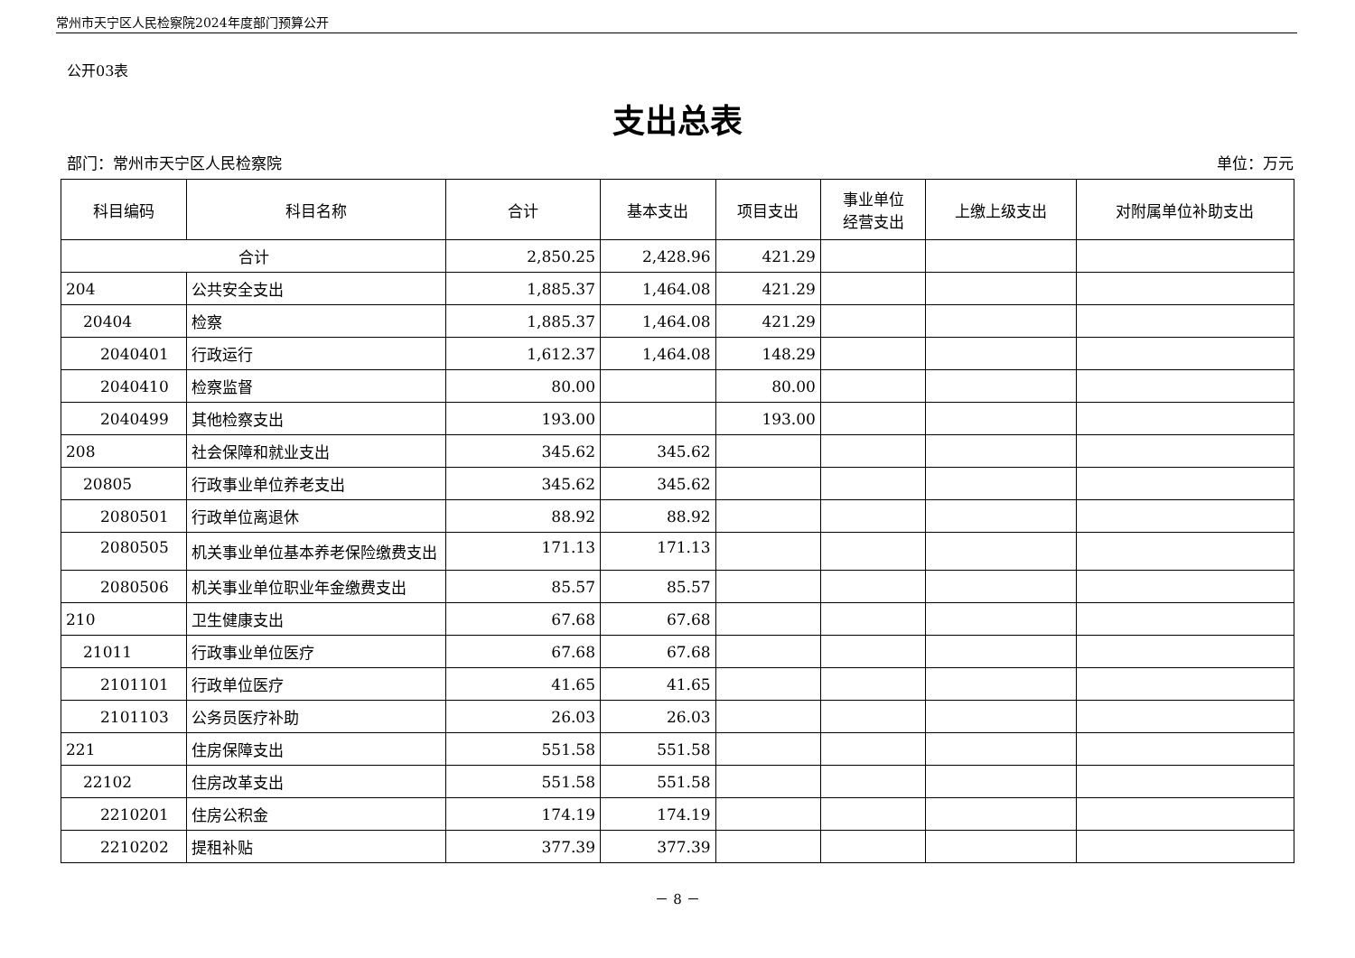常州市天宁区人民检察院2024年度部门预算公开
公开03表
支出总表
部门：常州市天宁区人民检察院 单位：万元
| 科目编码 | 科目名称 | 合计 | 基本支出 | 项目支出 | 事业单位 经营支出 | 上缴上级支出 | 对附属单位补助支出 |
| --- | --- | --- | --- | --- | --- | --- | --- |
| 合计 | | 2,850.25 | 2,428.96 | 421.29 | | | |
| 204 | 公共安全支出 | 1,885.37 | 1,464.08 | 421.29 | | | |
| 20404 | 检察 | 1,885.37 | 1,464.08 | 421.29 | | | |
| 2040401 | 行政运行 | 1,612.37 | 1,464.08 | 148.29 | | | |
| 2040410 | 检察监督 | 80.00 | | 80.00 | | | |
| 2040499 | 其他检察支出 | 193.00 | | 193.00 | | | |
| 208 | 社会保障和就业支出 | 345.62 | 345.62 | | | | |
| 20805 | 行政事业单位养老支出 | 345.62 | 345.62 | | | | |
| 2080501 | 行政单位离退休 | 88.92 | 88.92 | | | | |
| 2080505 | 机关事业单位基本养老保险缴费支出 | 171.13 | 171.13 | | | | |
| 2080506 | 机关事业单位职业年金缴费支出 | 85.57 | 85.57 | | | | |
| 210 | 卫生健康支出 | 67.68 | 67.68 | | | | |
| 21011 | 行政事业单位医疗 | 67.68 | 67.68 | | | | |
| 2101101 | 行政单位医疗 | 41.65 | 41.65 | | | | |
| 2101103 | 公务员医疗补助 | 26.03 | 26.03 | | | | |
| 221 | 住房保障支出 | 551.58 | 551.58 | | | | |
| 22102 | 住房改革支出 | 551.58 | 551.58 | | | | |
| 2210201 | 住房公积金 | 174.19 | 174.19 | | | | |
| 2210202 | 提租补贴 | 377.39 | 377.39 | | | | |
－ 8 －